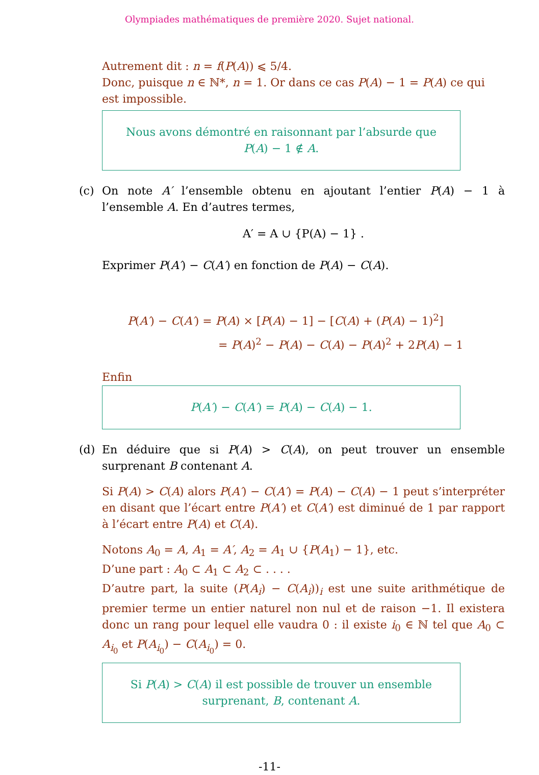Olympiades mathématiques de première 2020. Sujet national.
Autrement dit : n = f(P(A)) ⩽ 5/4.
Donc, puisque n ∈ ℕ*, n = 1. Or dans ce cas P(A) − 1 = P(A) ce qui est impossible.
Nous avons démontré en raisonnant par l’absurde que
P(A) − 1 ∉ A.
(c) On note A′ l’ensemble obtenu en ajoutant l’entier P(A) − 1 à l’ensemble A. En d’autres termes,
A′ = A ∪ {P(A) − 1} .
Exprimer P(A′) − C(A′) en fonction de P(A) − C(A).
P(A′) − C(A′) = P(A) × [P(A) − 1] − [C(A) + (P(A) − 1)<sup>2</sup>]
= P(A)<sup>2</sup> − P(A) − C(A) − P(A)<sup>2</sup> + 2P(A) − 1
Enfin
P(A′) − C(A′) = P(A) − C(A) − 1.
(d) En déduire que si P(A) > C(A), on peut trouver un ensemble surprenant B contenant A.
Si P(A) > C(A) alors P(A′) − C(A′) = P(A) − C(A) − 1 peut s’interpréter en disant que l’écart entre P(A′) et C(A′) est diminué de 1 par rapport à l’écart entre P(A) et C(A).
Notons A<sub>0</sub> = A, A<sub>1</sub> = A′, A<sub>2</sub> = A<sub>1</sub> ∪ {P(A<sub>1</sub>) − 1}, etc.
D’une part : A<sub>0</sub> ⊂ A<sub>1</sub> ⊂ A<sub>2</sub> ⊂ . . . .
D’autre part, la suite (P(A<sub>i</sub>) − C(A<sub>i</sub>))<sub>i</sub> est une suite arithmétique de premier terme un entier naturel non nul et de raison −1. Il existera donc un rang pour lequel elle vaudra 0 : il existe i<sub>0</sub> ∈ ℕ tel que A<sub>0</sub> ⊂ A<sub>i<sub>0</sub></sub> et P(A<sub>i<sub>0</sub></sub>) − C(A<sub>i<sub>0</sub></sub>) = 0.
Si P(A) > C(A) il est possible de trouver un ensemble
surprenant, B, contenant A.
-11-